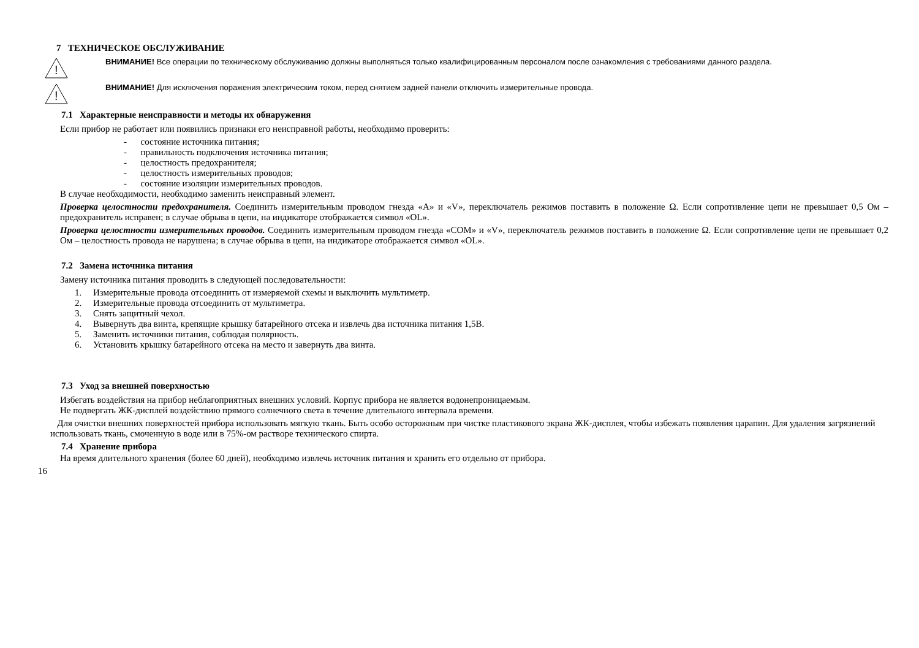7 ТЕХНИЧЕСКОЕ ОБСЛУЖИВАНИЕ
!
ВНИМАНИЕ! Все операции по техническому обслуживанию должны выполняться только квалифицированным персоналом после ознакомления с требованиями данного раздела.
!
ВНИМАНИЕ! Для исключения поражения электрическим током, перед снятием задней панели отключить измерительные провода.
7.1 Характерные неисправности и методы их обнаружения
Если прибор не работает или появились признаки его неисправной работы, необходимо проверить:
- состояние источника питания;
- правильность подключения источника питания;
- целостность предохранителя;
- целостность измерительных проводов;
- состояние изоляции измерительных проводов.
В случае необходимости, необходимо заменить неисправный элемент.
Проверка целостности предохранителя. Соединить измерительным проводом гнезда «A» и «V», переключатель режимов поставить в положение Ω. Если сопротивление цепи не превышает 0,5 Ом – предохранитель исправен; в случае обрыва в цепи, на индикаторе отображается символ «OL».
Проверка целостности измерительных проводов. Соединить измерительным проводом гнезда «COM» и «V», переключатель режимов поставить в положение Ω. Если сопротивление цепи не превышает 0,2 Ом – целостность провода не нарушена; в случае обрыва в цепи, на индикаторе отображается символ «OL».
7.2 Замена источника питания
Замену источника питания проводить в следующей последовательности:
1. Измерительные провода отсоединить от измеряемой схемы и выключить мультиметр.
2. Измерительные провода отсоединить от мультиметра.
3. Снять защитный чехол.
4. Вывернуть два винта, крепящие крышку батарейного отсека и извлечь два источника питания 1,5В.
5. Заменить источники питания, соблюдая полярность.
6. Установить крышку батарейного отсека на место и завернуть два винта.
7.3 Уход за внешней поверхностью
Избегать воздействия на прибор неблагоприятных внешних условий. Корпус прибора не является водонепроницаемым.
Не подвергать ЖК-дисплей воздействию прямого солнечного света в течение длительного интервала времени.
Для очистки внешних поверхностей прибора использовать мягкую ткань. Быть особо осторожным при чистке пластикового экрана ЖК-дисплея, чтобы избежать появления царапин. Для удаления загрязнений использовать ткань, смоченную в воде или в 75%-ом растворе технического спирта.
7.4 Хранение прибора
На время длительного хранения (более 60 дней), необходимо извлечь источник питания и хранить его отдельно от прибора.
16